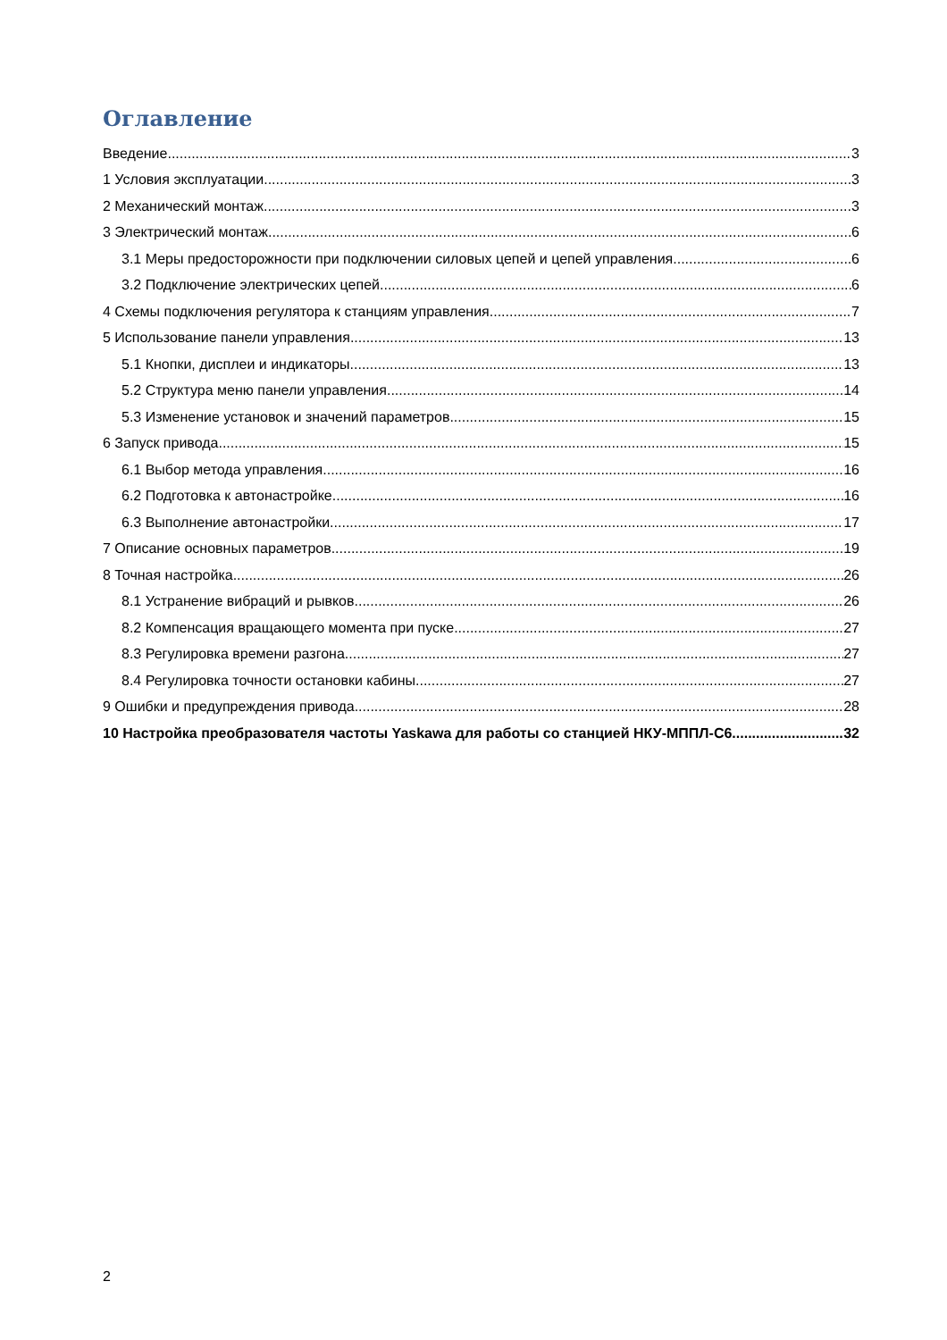Оглавление
Введение 3
1 Условия эксплуатации 3
2 Механический монтаж 3
3 Электрический монтаж 6
3.1 Меры предосторожности при подключении силовых цепей и цепей управления 6
3.2 Подключение электрических цепей 6
4 Схемы подключения регулятора к станциям управления 7
5 Использование панели управления 13
5.1 Кнопки, дисплеи и индикаторы 13
5.2 Структура меню панели управления 14
5.3 Изменение установок и значений параметров 15
6 Запуск привода 15
6.1 Выбор метода управления 16
6.2 Подготовка к автонастройке 16
6.3 Выполнение автонастройки 17
7 Описание основных параметров 19
8 Точная настройка 26
8.1 Устранение вибраций и рывков 26
8.2 Компенсация вращающего момента при пуске 27
8.3 Регулировка времени разгона 27
8.4 Регулировка точности остановки кабины 27
9 Ошибки и предупреждения привода 28
10 Настройка преобразователя частоты Yaskawa для работы со станцией НКУ-МППЛ-С6 32
2